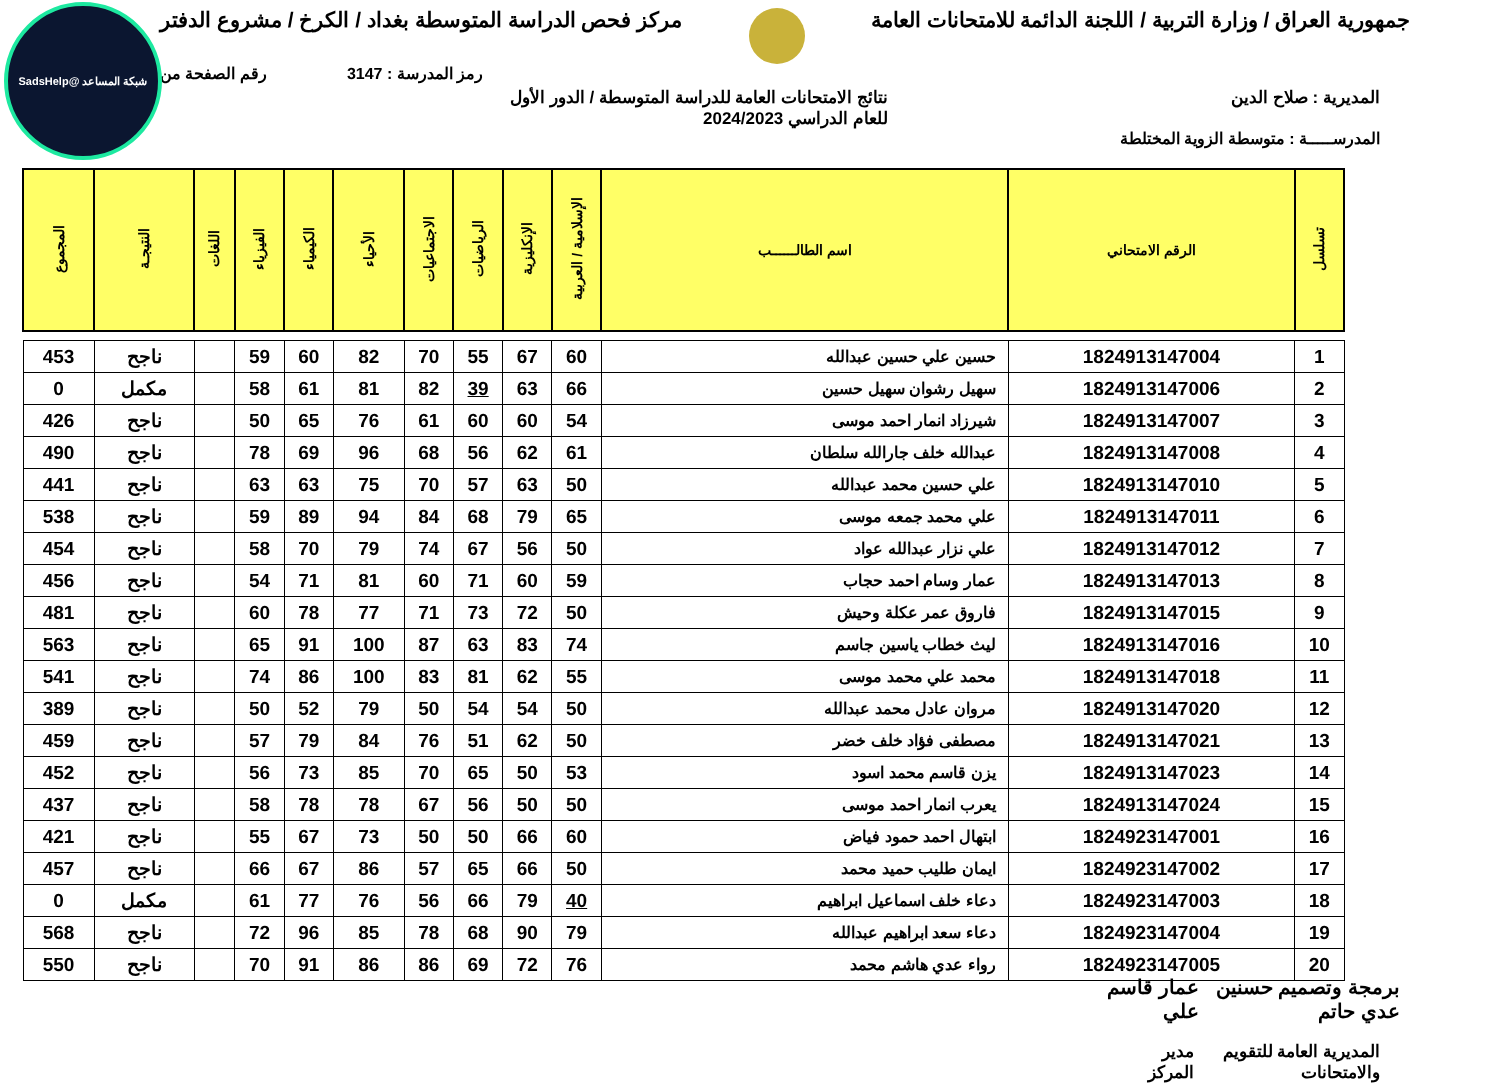شبكة المساعد @SadsHelp
جمهورية العراق / وزارة التربية / اللجنة الدائمة للامتحانات العامة مركز فحص الدراسة المتوسطة بغداد / الكرخ / مشروع الدفتر
رمز المدرسة : 3147 رقم الصفحة من
المديرية : صلاح الدين نتائج الامتحانات العامة للدراسة المتوسطة / الدور الأول
للعام الدراسي 2024/2023
المدرســـــة : متوسطة الزوية المختلطة
| تسلسل | الرقم الامتحاني | اسم الطالــــــب | الإسلامية / العربية | الإنكليزية | الرياضيات | الاجتماعيات | الأحياء | الكيمياء | الفيزياء | اللغات | النتيجـة | المجموع |
| --- | --- | --- | --- | --- | --- | --- | --- | --- | --- | --- | --- | --- |
| 1 | 1824913147004 | حسين علي حسين عبدالله | 60 | 67 | 55 | 70 | 82 | 60 | 59 | | ناجح | 453 |
| 2 | 1824913147006 | سهيل رشوان سهيل حسين | 66 | 63 | 39 | 82 | 81 | 61 | 58 | | مكمل | 0 |
| 3 | 1824913147007 | شيرزاد انمار احمد موسى | 54 | 60 | 60 | 61 | 76 | 65 | 50 | | ناجح | 426 |
| 4 | 1824913147008 | عبدالله خلف جارالله سلطان | 61 | 62 | 56 | 68 | 96 | 69 | 78 | | ناجح | 490 |
| 5 | 1824913147010 | علي حسين محمد عبدالله | 50 | 63 | 57 | 70 | 75 | 63 | 63 | | ناجح | 441 |
| 6 | 1824913147011 | علي محمد جمعه موسى | 65 | 79 | 68 | 84 | 94 | 89 | 59 | | ناجح | 538 |
| 7 | 1824913147012 | علي نزار عبدالله عواد | 50 | 56 | 67 | 74 | 79 | 70 | 58 | | ناجح | 454 |
| 8 | 1824913147013 | عمار وسام احمد حجاب | 59 | 60 | 71 | 60 | 81 | 71 | 54 | | ناجح | 456 |
| 9 | 1824913147015 | فاروق عمر عكلة وحيش | 50 | 72 | 73 | 71 | 77 | 78 | 60 | | ناجح | 481 |
| 10 | 1824913147016 | ليث خطاب ياسين جاسم | 74 | 83 | 63 | 87 | 100 | 91 | 65 | | ناجح | 563 |
| 11 | 1824913147018 | محمد علي محمد موسى | 55 | 62 | 81 | 83 | 100 | 86 | 74 | | ناجح | 541 |
| 12 | 1824913147020 | مروان عادل محمد عبدالله | 50 | 54 | 54 | 50 | 79 | 52 | 50 | | ناجح | 389 |
| 13 | 1824913147021 | مصطفى فؤاد خلف خضر | 50 | 62 | 51 | 76 | 84 | 79 | 57 | | ناجح | 459 |
| 14 | 1824913147023 | يزن قاسم محمد اسود | 53 | 50 | 65 | 70 | 85 | 73 | 56 | | ناجح | 452 |
| 15 | 1824913147024 | يعرب انمار احمد موسى | 50 | 50 | 56 | 67 | 78 | 78 | 58 | | ناجح | 437 |
| 16 | 1824923147001 | ابتهال احمد حمود فياض | 60 | 66 | 50 | 50 | 73 | 67 | 55 | | ناجح | 421 |
| 17 | 1824923147002 | ايمان طليب حميد محمد | 50 | 66 | 65 | 57 | 86 | 67 | 66 | | ناجح | 457 |
| 18 | 1824923147003 | دعاء خلف اسماعيل ابراهيم | 40 | 79 | 66 | 56 | 76 | 77 | 61 | | مكمل | 0 |
| 19 | 1824923147004 | دعاء سعد ابراهيم عبدالله | 79 | 90 | 68 | 78 | 85 | 96 | 72 | | ناجح | 568 |
| 20 | 1824923147005 | رواء عدي هاشم محمد | 76 | 72 | 69 | 86 | 86 | 91 | 70 | | ناجح | 550 |
برمجة وتصميم حسنين عدي حاتم عمار قاسم علي
المديرية العامة للتقويم والامتحانات مدير المركز